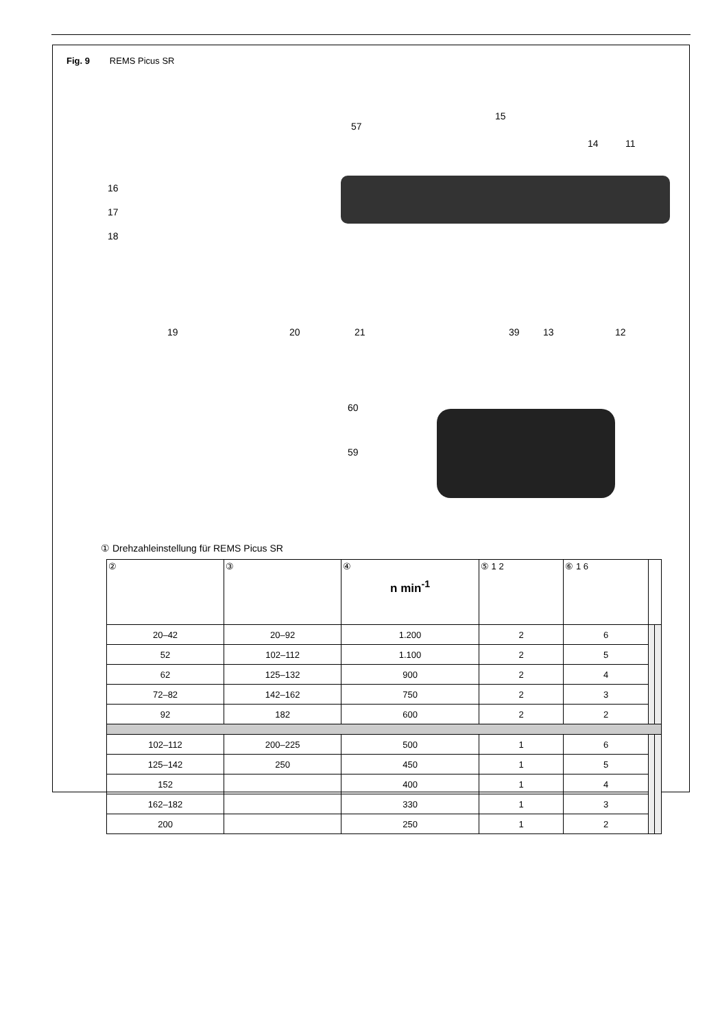Fig. 9 REMS Picus SR
57
15
14 11
16
17
18
19 20 21 39 13 12
60
59
① Drehzahleinstellung für REMS Picus SR
| ② | ③ | ④ n min<sup>-1</sup> | ⑤ 1 2 | ⑥ 1 6 | | |
| --- | --- | --- | --- | --- | --- | --- |
| 20–42 | 20–92 | 1.200 | 2 | 6 | | |
| 52 | 102–112 | 1.100 | 2 | 5 | | |
| 62 | 125–132 | 900 | 2 | 4 | | |
| 72–82 | 142–162 | 750 | 2 | 3 | | |
| 92 | 182 | 600 | 2 | 2 | | |
| 102–112 | 200–225 | 500 | 1 | 6 | | |
| 125–142 | 250 | 450 | 1 | 5 | | |
| 152 | | 400 | 1 | 4 | | |
| 162–182 | | 330 | 1 | 3 | | |
| 200 | | 250 | 1 | 2 | | |